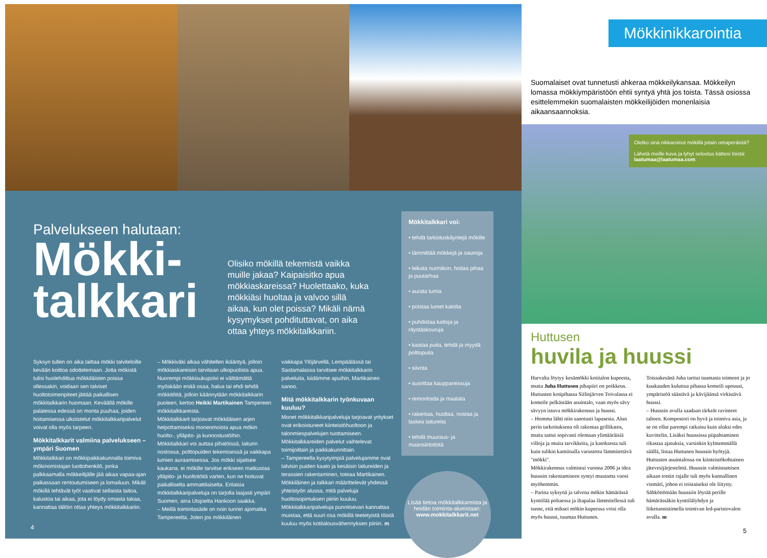Palvelukseen halutaan:
Mökki-
talkkari
Olisiko mökillä tekemistä vaikka muille jakaa? Kaipaisitko apua mökkiaskareissa? Huolettaako, kuka mökkiäsi huoltaa ja valvoo sillä aikaa, kun olet poissa? Mikäli nämä kysymykset pohdituttavat, on aika ottaa yhteys mökkitalkkariin.
Syksyn tullen on aika laittaa mökki talviteloille kevään koittoa odottelemaan. Jotta mökistä tulisi huolehdittua mökkiläisten poissa ollessakin, voidaan sen talviset huoltotoimenpiteet jättää paikallisen mökkitalkkarin huomaan. Keväällä mökille palatessa edessä on monta puuhaa, joiden hoitamisessa ulkoistetut mökkitalkkaripalvelut voivat olla myös tarpeen.
Mökkitalkkarit valmiina palvelukseen – ympäri Suomen
Mökkitalkkari on mökkipaikkakunnalla toimiva mökinomistajan luottohenkilö, jonka palkkaamalla mökkeilijälle jää aikaa vapaa-ajan paikassaan rentoutumiseen ja lomailuun. Mikäli mökillä tehtävät työt vaativat sellaista taitoa, kalustoa tai aikaa, jota ei löydy omasta takaa, kannattaa tällöin ottaa yhteys mökkitalkkariin.
– Mökkiväki alkaa vähitellen ikääntyä, jolloin mökkiaskareisiin tarvitaan ulkopuolista apua. Nuorempi mökkisukupolvi ei välttämättä myöskään enää osaa, halua tai ehdi tehdä mökkitöitä, jolloin käännytään mökkitalkkarin puoleen, kertoo Heikki Martikainen Tampereen mökkitalkkareista.
Mökkitalkkarit tarjoavat mökkiläisen arjen helpottamiseksi monenmoista apua mökin huolto-, ylläpito- ja kunnostustöihin. Mökkitalkkari voi auttaa pihatöissä, laiturin nostossa, polttopuiden tekemisessä ja vaikkapa lumien auraamisessa. Jos mökki sijaitsee kaukana, ei mökille tarvitse erikseen matkustaa ylläpito- ja huoltotöitä varten, kun ne hoituvat paikalliselta ammattilaiselta. Erilaisia mökkitalkkaripalveluja on tarjolla laajasti ympäri Suomen, aina Utsjoelta Hankoon saakka.
– Meillä toimintasäde on noin tunnin ajomatka Tampereelta. Joten jos mökkiläinen
vaikkapa Ylöjärvellä, Lempäälässä tai Sastamalassa tarvitsee mökkitalkkarin palveluita, kiidämme apuihin, Martikainen sanoo.
Mitä mökkitalkkarin työnkuvaan kuuluu?
Monet mökkitalkkaripalveluja tarjoavat yritykset ovat erikoistuneet kiinteistöhuoltoon ja talonmiespalvelujen tuottamiseen. Mökkitalkkareiden palvelut vaihtelevat toimijoittain ja paikkakunnittain.
– Tampereella kysytyimpiä palvelujamme ovat talvisin puiden kaato ja kesäisin laitureiden ja terassien rakentaminen, toteaa Martikainen.
Mökkiläinen ja talkkari määrittelevät yhdessä yhteistyön alussa, mitä palveluja huoltosopimuksen piiriin kuuluu. Mökkitalkkaripalveluja punnitsevan kannattaa muistaa, että suuri osa mökillä teetetyistä töistä kuuluu myös kotitalousvähennyksen piiriin. m
Mökkitalkkari voi:
• tehdä tarkistuskäyntejä mökille
• lämmittää mökkejä ja saunoja
• leikata nurmikon, hoitaa pihaa ja puutarhaa
• aurata lumia
• poistaa lumet katolta
• puhdistaa kattoja ja räystäskouruja
• kaataa puita, tehdä ja myydä polttopuita
• siivota
• suorittaa kauppareissuja
• remontoida ja maalata
• rakentaa, huoltaa, nostaa ja laskea laitureita
• tehdä muuraus- ja maansiirtotöitä
Lisää tietoa mökkitalkkareista ja heidän toiminta-alueistaan:
www.mokkitalkkarit.net
4
Mökkinikkarointia
Suomalaiset ovat tunnetusti ahkeraa mökkeilykansaa. Mökkeilyn lomassa mökkiympäristöön ehtii syntyä yhtä jos toista. Tässä osiossa esittelemmekin suomalaisten mökkeilijöiden monenlaisia aikaansaannoksia.
Oletko sinä nikkaroinut mökillä jotain omaperäistä?
Lähetä meille kuva ja lyhyt selostus kättesi töistä: laatumaa@laatumaa.com
Huttusen
huvila ja huussi
Harvalta löytyy kesämökki kotitalon kupeesta, mutta Juha Huttusen pihapiiri on poikkeus. Huttusten kotipihassa Siilinjärven Toivalassa ei komeile pelkästään asuintalo, vaan myös sävy sävyyn istuva mökkirakennus ja huussi.
– Homma lähti niin sanotusti lapasesta. Alun perin tarkoituksena oli rakentaa grillikatos, mutta sattui sopivasti olemaan ylimääräisiä villoja ja muita tarvikkeita, ja katoksesta tuli kuin tulikin kamiinalla varustettu lämmitettävä "mökki".
Mökkirakennus valmistui vuonna 2006 ja idea huussin rakentamiseen syntyi muutama vuosi myöhemmin.
– Parina syksynä ja talvena mökin hämärässä kynttilää poltaessa ja iltapalaa lämmitellessä tuli tunne, että miksei mökin kupeessa voisi olla myös huussi, tuumaa Huttunen.
Toissakesänä Juha tarttui tuumasta toimeen ja jo kuukauden kuluttua pihassa komeili upouusi, ympäristöä säästävä ja kävijäänsä virkistävä huussi.
– Huussin avulla saadaan tärkeät ravinteet talteen. Kompostori on hyvä ja toimiva asia, ja se on ollut parempi ratkaisu kuin aluksi edes kuvittelin. Lisäksi huussissa piipahtaminen rikastaa ajatuksia, varsinkin kylmemmällä säällä, listaa Huttunen huussin hyötyjä.
Huttusten asuintalossa on kiinteistökohtainen jätevesijärjestelmä. Huussin valmistumisen aikaan tontin rajalle tuli myös kunnallinen viemäri, johon ei toistaiseksi ole liitytty. Sähköttömään huussiin löytää perille hämärässäkin kynttilälyhdyn ja liiketunnistimella toimivan led-paristovalon avulla. m
5